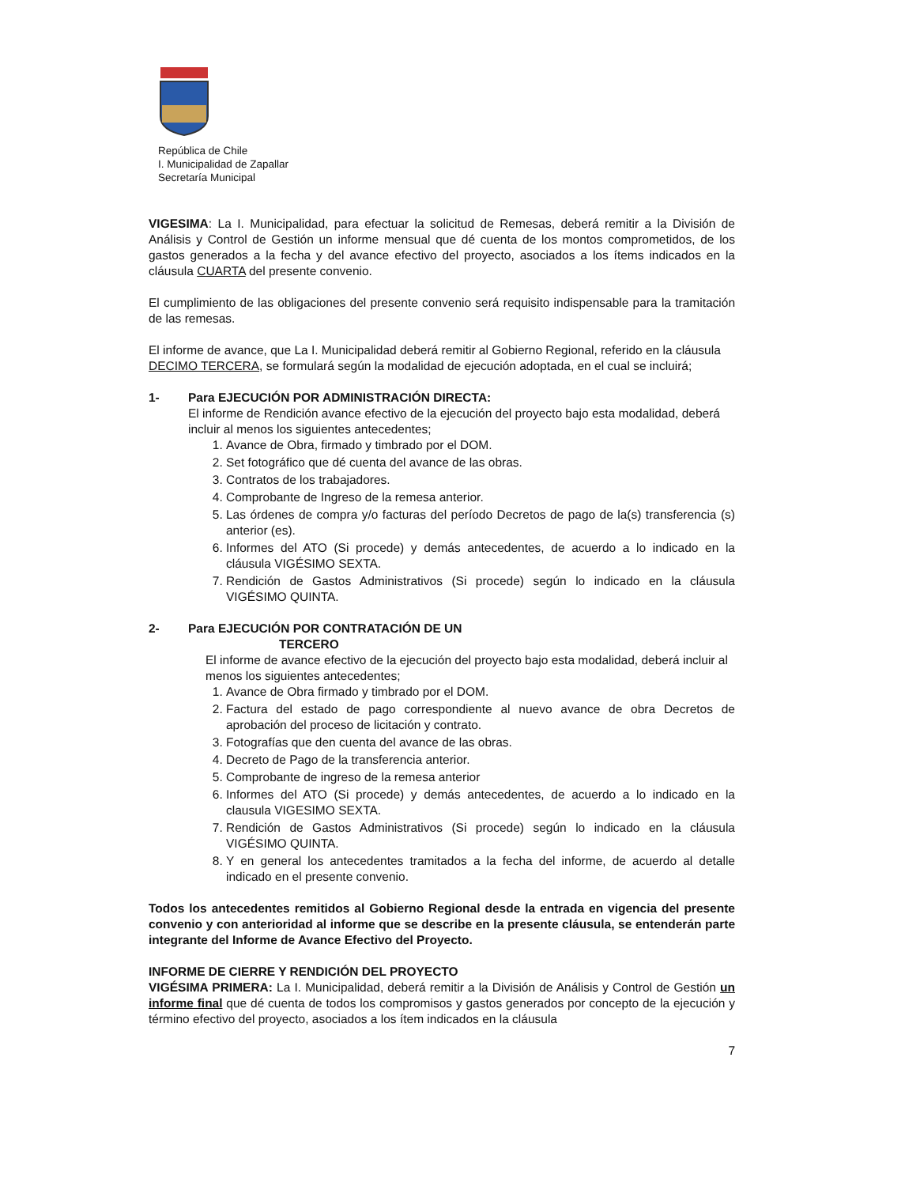República de Chile
I. Municipalidad de Zapallar
Secretaría Municipal
VIGESIMA: La I. Municipalidad, para efectuar la solicitud de Remesas, deberá remitir a la División de Análisis y Control de Gestión un informe mensual que dé cuenta de los montos comprometidos, de los gastos generados a la fecha y del avance efectivo del proyecto, asociados a los ítems indicados en la cláusula CUARTA del presente convenio.
El cumplimiento de las obligaciones del presente convenio será requisito indispensable para la tramitación de las remesas.
El informe de avance, que La I. Municipalidad deberá remitir al Gobierno Regional, referido en la cláusula
DECIMO TERCERA, se formulará según la modalidad de ejecución adoptada, en el cual se incluirá;
1- Para EJECUCIÓN POR ADMINISTRACIÓN DIRECTA:
El informe de Rendición avance efectivo de la ejecución del proyecto bajo esta modalidad, deberá incluir al menos los siguientes antecedentes;
1. Avance de Obra, firmado y timbrado por el DOM.
2. Set fotográfico que dé cuenta del avance de las obras.
3. Contratos de los trabajadores.
4. Comprobante de Ingreso de la remesa anterior.
5. Las órdenes de compra y/o facturas del período Decretos de pago de la(s) transferencia (s) anterior (es).
6. Informes del ATO (Si procede) y demás antecedentes, de acuerdo a lo indicado en la cláusula VIGÉSIMO SEXTA.
7. Rendición de Gastos Administrativos (Si procede) según lo indicado en la cláusula VIGÉSIMO QUINTA.
2- Para EJECUCIÓN POR CONTRATACIÓN DE UN
TERCERO
El informe de avance efectivo de la ejecución del proyecto bajo esta modalidad, deberá incluir al menos los siguientes antecedentes;
1. Avance de Obra firmado y timbrado por el DOM.
2. Factura del estado de pago correspondiente al nuevo avance de obra Decretos de aprobación del proceso de licitación y contrato.
3. Fotografías que den cuenta del avance de las obras.
4. Decreto de Pago de la transferencia anterior.
5. Comprobante de ingreso de la remesa anterior
6. Informes del ATO (Si procede) y demás antecedentes, de acuerdo a lo indicado en la clausula VIGESIMO SEXTA.
7. Rendición de Gastos Administrativos (Si procede) según lo indicado en la cláusula VIGÉSIMO QUINTA.
8. Y en general los antecedentes tramitados a la fecha del informe, de acuerdo al detalle indicado en el presente convenio.
Todos los antecedentes remitidos al Gobierno Regional desde la entrada en vigencia del presente convenio y con anterioridad al informe que se describe en la presente cláusula, se entenderán parte integrante del Informe de Avance Efectivo del Proyecto.
INFORME DE CIERRE Y RENDICIÓN DEL PROYECTO
VIGÉSIMA PRIMERA: La I. Municipalidad, deberá remitir a la División de Análisis y Control de Gestión un informe final que dé cuenta de todos los compromisos y gastos generados por concepto de la ejecución y término efectivo del proyecto, asociados a los ítem indicados en la cláusula
7